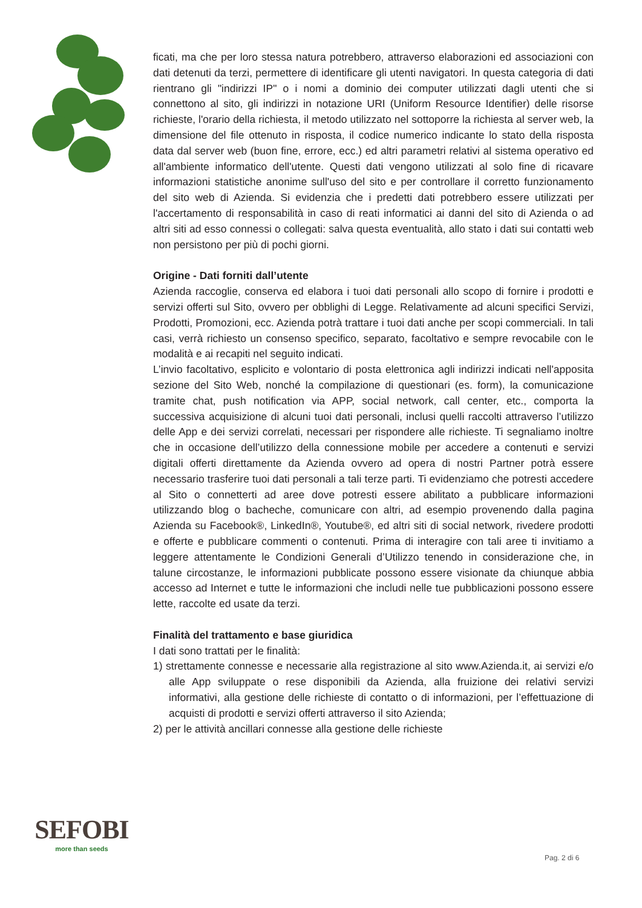ficati, ma che per loro stessa natura potrebbero, attraverso elaborazioni ed associazioni con dati detenuti da terzi, permettere di identificare gli utenti navigatori. In questa categoria di dati rientrano gli "indirizzi IP" o i nomi a dominio dei computer utilizzati dagli utenti che si connettono al sito, gli indirizzi in notazione URI (Uniform Resource Identifier) delle risorse richieste, l'orario della richiesta, il metodo utilizzato nel sottoporre la richiesta al server web, la dimensione del file ottenuto in risposta, il codice numerico indicante lo stato della risposta data dal server web (buon fine, errore, ecc.) ed altri parametri relativi al sistema operativo ed all'ambiente informatico dell'utente. Questi dati vengono utilizzati al solo fine di ricavare informazioni statistiche anonime sull'uso del sito e per controllare il corretto funzionamento del sito web di Azienda. Si evidenzia che i predetti dati potrebbero essere utilizzati per l'accertamento di responsabilità in caso di reati informatici ai danni del sito di Azienda o ad altri siti ad esso connessi o collegati: salva questa eventualità, allo stato i dati sui contatti web non persistono per più di pochi giorni.
Origine - Dati forniti dall’utente
Azienda raccoglie, conserva ed elabora i tuoi dati personali allo scopo di fornire i prodotti e servizi offerti sul Sito, ovvero per obblighi di Legge. Relativamente ad alcuni specifici Servizi, Prodotti, Promozioni, ecc. Azienda potrà trattare i tuoi dati anche per scopi commerciali. In tali casi, verrà richiesto un consenso specifico, separato, facoltativo e sempre revocabile con le modalità e ai recapiti nel seguito indicati.
L’invio facoltativo, esplicito e volontario di posta elettronica agli indirizzi indicati nell'apposita sezione del Sito Web, nonché la compilazione di questionari (es. form), la comunicazione tramite chat, push notification via APP, social network, call center, etc., comporta la successiva acquisizione di alcuni tuoi dati personali, inclusi quelli raccolti attraverso l’utilizzo delle App e dei servizi correlati, necessari per rispondere alle richieste. Ti segnaliamo inoltre che in occasione dell’utilizzo della connessione mobile per accedere a contenuti e servizi digitali offerti direttamente da Azienda ovvero ad opera di nostri Partner potrà essere necessario trasferire tuoi dati personali a tali terze parti. Ti evidenziamo che potresti accedere al Sito o connetterti ad aree dove potresti essere abilitato a pubblicare informazioni utilizzando blog o bacheche, comunicare con altri, ad esempio provenendo dalla pagina Azienda su Facebook®, LinkedIn®, Youtube®, ed altri siti di social network, rivedere prodotti e offerte e pubblicare commenti o contenuti. Prima di interagire con tali aree ti invitiamo a leggere attentamente le Condizioni Generali d’Utilizzo tenendo in considerazione che, in talune circostanze, le informazioni pubblicate possono essere visionate da chiunque abbia accesso ad Internet e tutte le informazioni che includi nelle tue pubblicazioni possono essere lette, raccolte ed usate da terzi.
Finalità del trattamento e base giuridica
I dati sono trattati per le finalità:
1) strettamente connesse e necessarie alla registrazione al sito www.Azienda.it, ai servizi e/o alle App sviluppate o rese disponibili da Azienda, alla fruizione dei relativi servizi informativi, alla gestione delle richieste di contatto o di informazioni, per l’effettuazione di acquisti di prodotti e servizi offerti attraverso il sito Azienda;
2) per le attività ancillari connesse alla gestione delle richieste
SEFOBI
more than seeds
Pag. 2 di 6